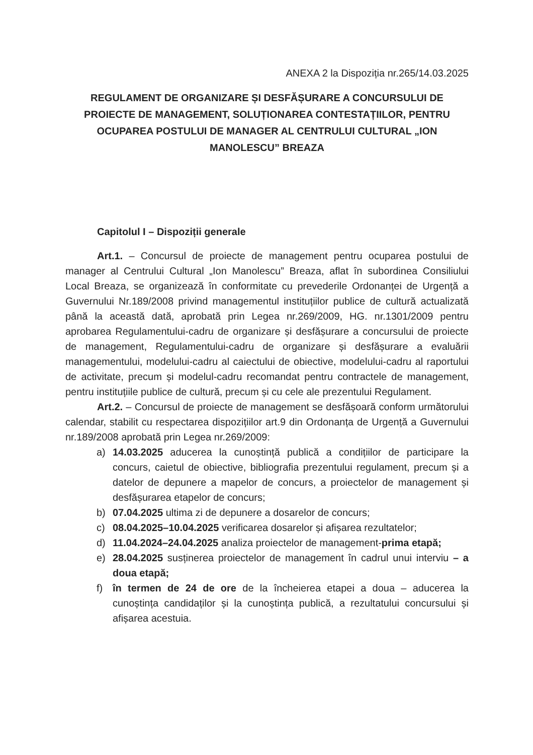ANEXA 2 la Dispoziția nr.265/14.03.2025
REGULAMENT DE ORGANIZARE ȘI DESFĂȘURARE A CONCURSULUI DE PROIECTE DE MANAGEMENT, SOLUȚIONAREA CONTESTAȚIILOR, PENTRU OCUPAREA POSTULUI DE MANAGER AL CENTRULUI CULTURAL „ION MANOLESCU” BREAZA
Capitolul I – Dispoziții generale
Art.1. – Concursul de proiecte de management pentru ocuparea postului de manager al Centrului Cultural „Ion Manolescu” Breaza, aflat în subordinea Consiliului Local Breaza, se organizează în conformitate cu prevederile Ordonanței de Urgență a Guvernului Nr.189/2008 privind managementul instituțiilor publice de cultură actualizată până la această dată, aprobată prin Legea nr.269/2009, HG. nr.1301/2009 pentru aprobarea Regulamentului-cadru de organizare și desfășurare a concursului de proiecte de management, Regulamentului-cadru de organizare și desfășurare a evaluării managementului, modelului-cadru al caiectului de obiective, modelului-cadru al raportului de activitate, precum și modelul-cadru recomandat pentru contractele de management, pentru instituțiile publice de cultură, precum și cu cele ale prezentului Regulament.
Art.2. – Concursul de proiecte de management se desfășoară conform următorului calendar, stabilit cu respectarea dispozițiilor art.9 din Ordonanța de Urgență a Guvernului nr.189/2008 aprobată prin Legea nr.269/2009:
a) 14.03.2025 aducerea la cunoștință publică a condițiilor de participare la concurs, caietul de obiective, bibliografia prezentului regulament, precum și a datelor de depunere a mapelor de concurs, a proiectelor de management și desfășurarea etapelor de concurs;
b) 07.04.2025 ultima zi de depunere a dosarelor de concurs;
c) 08.04.2025–10.04.2025 verificarea dosarelor și afișarea rezultatelor;
d) 11.04.2024–24.04.2025 analiza proiectelor de management-prima etapă;
e) 28.04.2025 susținerea proiectelor de management în cadrul unui interviu – a doua etapă;
f) în termen de 24 de ore de la încheierea etapei a doua – aducerea la cunoștința candidaților și la cunoștința publică, a rezultatului concursului și afișarea acestuia.